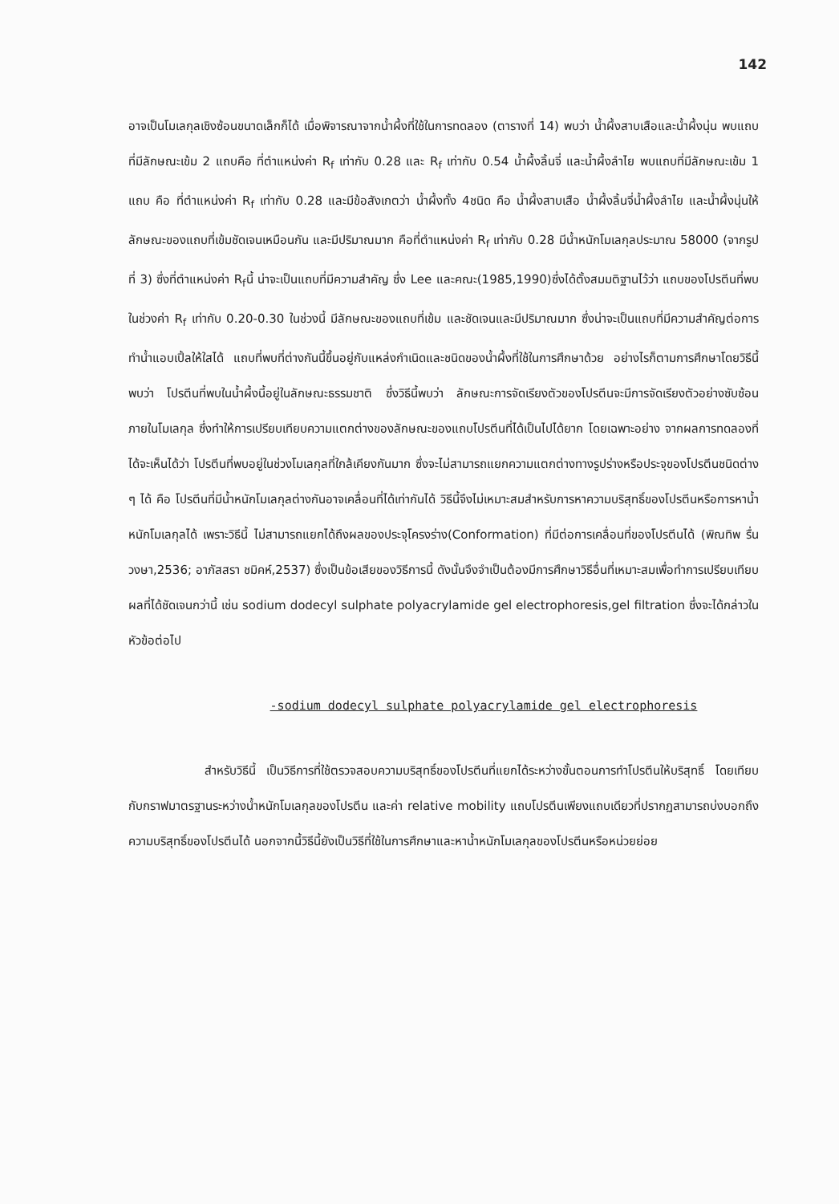142
อาจเป็นโมเลกุลเชิงซ้อนขนาดเล็กก็ได้ เมื่อพิจารณาจากน้ำผึ้งที่ใช้ในการทดลอง (ตารางที่ 14) พบว่า น้ำผึ้งสาบเสือและน้ำผึ้งนุ่น พบแถบที่มีลักษณะเข้ม 2 แถบคือ ที่ตำแหน่งค่า R<sub>f</sub> เท่ากับ 0.28 และ R<sub>f</sub> เท่ากับ 0.54 น้ำผึ้งลิ้นจี่ และน้ำผึ้งลำไย พบแถบที่มีลักษณะเข้ม 1 แถบ คือ ที่ตำแหน่งค่า R<sub>f</sub> เท่ากับ 0.28 และมีข้อสังเกตว่า น้ำผึ้งทั้ง 4ชนิด คือ น้ำผึ้งสาบเสือ น้ำผึ้งลิ้นจี่น้ำผึ้งลำไย และน้ำผึ้งนุ่นให้ลักษณะของแถบที่เข้มชัดเจนเหมือนกัน และมีปริมาณมาก คือที่ตำแหน่งค่า R<sub>f</sub> เท่ากับ 0.28 มีน้ำหนักโมเลกุลประมาณ 58000 (จากรูปที่ 3) ซึ่งที่ตำแหน่งค่า R<sub>f</sub>นี้ น่าจะเป็นแถบที่มีความสำคัญ ซึ่ง Lee และคณะ(1985,1990)ซึ่งได้ตั้งสมมติฐานไว้ว่า แถบของโปรตีนที่พบในช่วงค่า R<sub>f</sub> เท่ากับ 0.20-0.30 ในช่วงนี้ มีลักษณะของแถบที่เข้ม และชัดเจนและมีปริมาณมาก ซึ่งน่าจะเป็นแถบที่มีความสำคัญต่อการทำน้ำแอบเปิ้ลให้ใสได้ แถบที่พบที่ต่างกันนี้ขึ้นอยู่กับแหล่งกำเนิดและชนิดของน้ำผึ้งที่ใช้ในการศึกษาด้วย อย่างไรก็ตามการศึกษาโดยวิธีนี้พบว่า โปรตีนที่พบในน้ำผึ้งนี้อยู่ในลักษณะธรรมชาติ ซึ่งวิธีนี้พบว่า ลักษณะการจัดเรียงตัวของโปรตีนจะมีการจัดเรียงตัวอย่างซับซ้อนภายในโมเลกุล ซึ่งทำให้การเปรียบเทียบความแตกต่างของลักษณะของแถบโปรตีนที่ได้เป็นไปได้ยาก โดยเฉพาะอย่าง จากผลการทดลองที่ได้จะเห็นได้ว่า โปรตีนที่พบอยู่ในช่วงโมเลกุลที่ใกล้เคียงกันมาก ซึ่งจะไม่สามารถแยกความแตกต่างทางรูปร่างหรือประจุของโปรตีนชนิดต่าง ๆ ได้ คือ โปรตีนที่มีน้ำหนักโมเลกุลต่างกันอาจเคลื่อนที่ได้เท่ากันได้ วิธีนี้จึงไม่เหมาะสมสำหรับการหาความบริสุทธิ์ของโปรตีนหรือการหาน้ำหนักโมเลกุลได้ เพราะวิธีนี้ ไม่สามารถแยกได้ถึงผลของประจุโครงร่าง(Conformation) ที่มีต่อการเคลื่อนที่ของโปรตีนได้ (พิณทิพ รื่นวงษา,2536; อาภัสสรา ชมิคห์,2537) ซึ่งเป็นข้อเสียของวิธีการนี้ ดังนั้นจึงจำเป็นต้องมีการศึกษาวิธีอื่นที่เหมาะสมเพื่อทำการเปรียบเทียบผลที่ได้ชัดเจนกว่านี้ เช่น sodium dodecyl sulphate polyacrylamide gel electrophoresis,gel filtration ซึ่งจะได้กล่าวในหัวข้อต่อไป
-sodium dodecyl sulphate polyacrylamide gel electrophoresis
สำหรับวิธีนี้ เป็นวิธีการที่ใช้ตรวจสอบความบริสุทธิ์ของโปรตีนที่แยกได้ระหว่างขั้นตอนการทำโปรตีนให้บริสุทธิ์ โดยเทียบกับกราฟมาตรฐานระหว่างน้ำหนักโมเลกุลของโปรตีน และค่า relative mobility แถบโปรตีนเพียงแถบเดียวที่ปรากฏสามารถบ่งบอกถึง ความบริสุทธิ์ของโปรตีนได้ นอกจากนี้วิธีนี้ยังเป็นวิธีที่ใช้ในการศึกษาและหาน้ำหนักโมเลกุลของโปรตีนหรือหน่วยย่อย